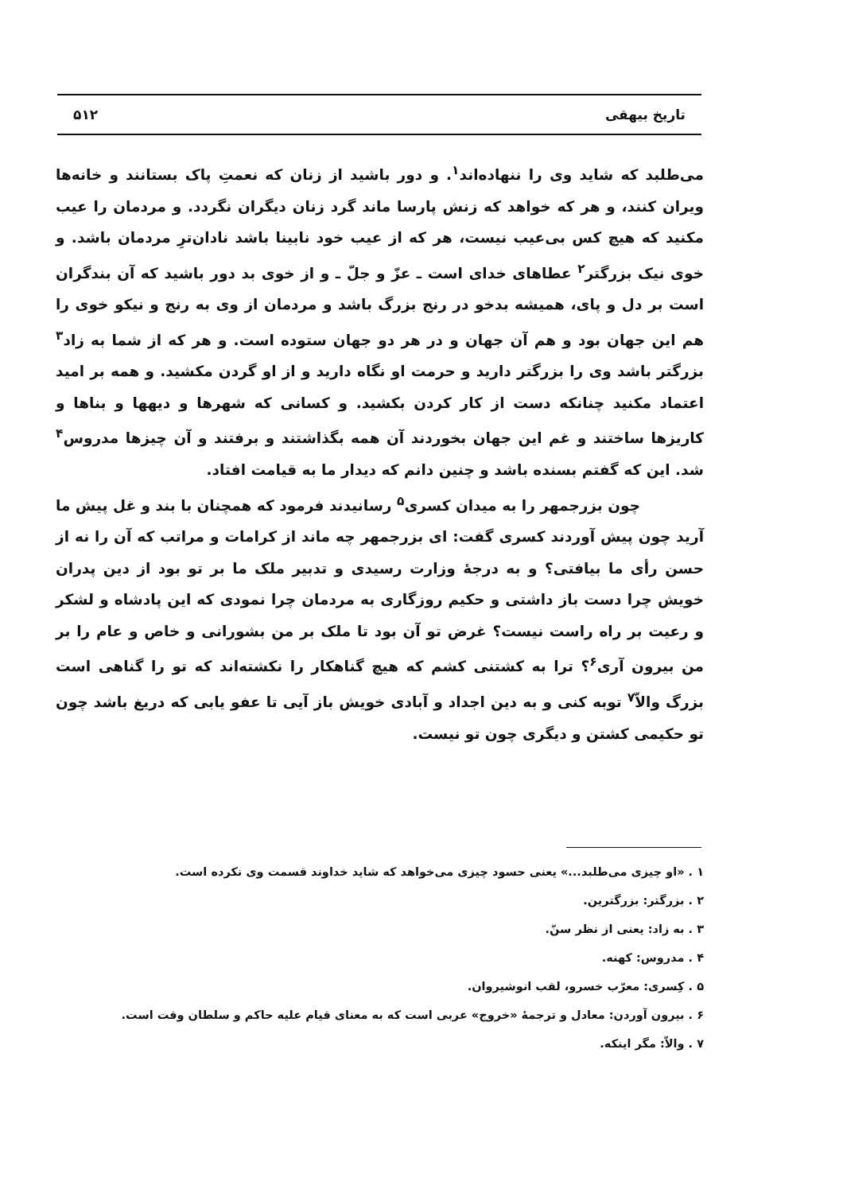تاریخ بیهقی ۵۱۲
می‌طلبد که شاید وی را ننهاده‌اند<sup>۱</sup>. و دور باشید از زنان که نعمتِ پاک بستانند و خانه‌ها ویران کنند، و هر که خواهد که زنش پارسا ماند گرد زنان دیگران نگردد. و مردمان را عیب مکنید که هیچ کس بی‌عیب نیست، هر که از عیب خود نابینا باشد نادان‌ترِ مردمان باشد. و خوی نیک بزرگتر<sup>۲</sup> عطاهای خدای است ـ عزّ و جلّ ـ و از خوی بد دور باشید که آن بندگران است بر دل و پای، همیشه بدخو در رنج بزرگ باشد و مردمان از وی به رنج و نیکو خوی را هم این جهان بود و هم آن جهان و در هر دو جهان ستوده است. و هر که از شما به زاد<sup>۳</sup> بزرگتر باشد وی را بزرگتر دارید و حرمت او نگاه دارید و از او گردن مکشید. و همه بر امید اعتماد مکنید چنانکه دست از کار کردن بکشید. و کسانی که شهرها و دیهها و بناها و کاریزها ساختند و غم این جهان بخوردند آن همه بگذاشتند و برفتند و آن چیزها مدروس<sup>۴</sup> شد. این که گفتم بسنده باشد و چنین دانم که دیدار ما به قیامت افتاد.
چون بزرجمهر را به میدان کسری<sup>۵</sup> رسانیدند فرمود که همچنان با بند و غل پیش ما آرید چون پیش آوردند کسری گفت: ای بزرجمهر چه ماند از کرامات و مراتب که آن را نه از حسن رأی ما بیافتی؟ و به درجهٔ وزارت رسیدی و تدبیر ملک ما بر تو بود از دین پدران خویش چرا دست باز داشتی و حکیم روزگاری به مردمان چرا نمودی که این پادشاه و لشکر و رعیت بر راه راست نیست؟ غرض تو آن بود تا ملک بر من بشورانی و خاص و عام را بر من بیرون آری<sup>۶</sup>؟ ترا به کشتنی کشم که هیچ گناهکار را نکشته‌اند که تو را گناهی است بزرگ والاّ<sup>۷</sup> توبه کنی و به دین اجداد و آبادی خویش باز آیی تا عفو یابی که دریغ باشد چون تو حکیمی کشتن و دیگری چون تو نیست.
۱ . «او چیزی می‌طلبد...» یعنی حسود چیزی می‌خواهد که شاید خداوند قسمت وی نکرده است.
۲ . بزرگتر: بزرگترین.
۳ . به زاد: یعنی از نظر سنّ.
۴ . مدروس: کهنه.
۵ . کِسری: معرّب خسرو، لقب انوشیروان.
۶ . بیرون آوردن: معادل و ترجمهٔ «خروج» عربی است که به معنای قیام علیه حاکم و سلطان وقت است.
۷ . والاّ: مگر اینکه.